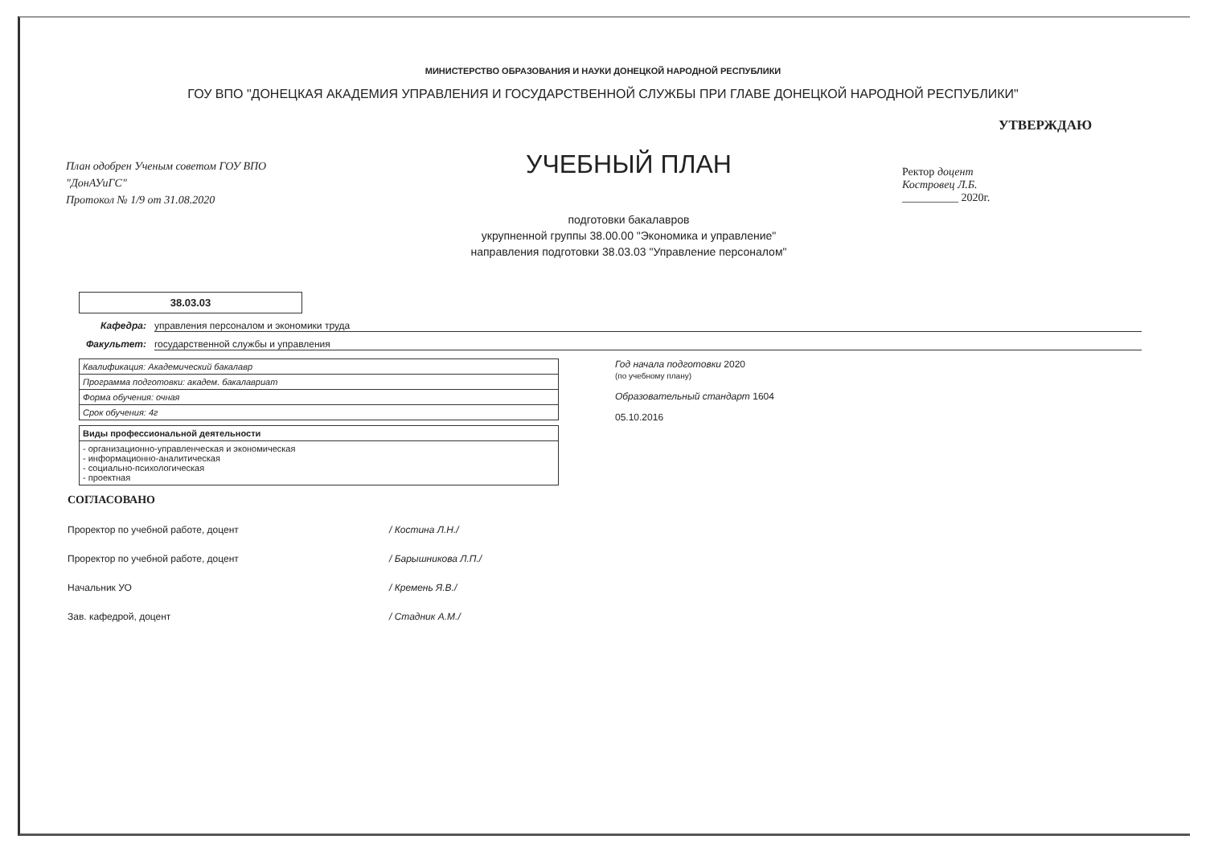МИНИСТЕРСТВО ОБРАЗОВАНИЯ И НАУКИ ДОНЕЦКОЙ НАРОДНОЙ РЕСПУБЛИКИ
ГОУ ВПО "ДОНЕЦКАЯ АКАДЕМИЯ УПРАВЛЕНИЯ И ГОСУДАРСТВЕННОЙ СЛУЖБЫ ПРИ ГЛАВЕ ДОНЕЦКОЙ НАРОДНОЙ РЕСПУБЛИКИ"
План одобрен Ученым советом ГОУ ВПО
"ДонАУиГС"
Протокол № 1/9 от 31.08.2020
УЧЕБНЫЙ ПЛАН
подготовки бакалавров
укрупненной группы 38.00.00 "Экономика и управление"
направления подготовки 38.03.03 "Управление персоналом"
УТВЕРЖДАЮ
Ректор доцент
Костровец Л.Б.
__________ 2020г.
38.03.03
Кафедра: управления персоналом и экономики труда
Факультет: государственной службы и управления
| Квалификация: Академический бакалавр |
| Программа подготовки: академ. бакалавриат |
| Форма обучения: очная |
| Срок обучения: 4г |
| Виды профессиональной деятельности |
| --- |
| - организационно-управленческая и экономическая - информационно-аналитическая - социально-психологическая - проектная |
Год начала подготовки 2020
(по учебному плану)
Образовательный стандарт 1604
05.10.2016
СОГЛАСОВАНО
Проректор по учебной работе, доцент / Костина Л.Н./
Проректор по учебной работе, доцент / Барышникова Л.П./
Начальник УО / Кремень Я.В./
Зав. кафедрой, доцент / Стадник А.М./